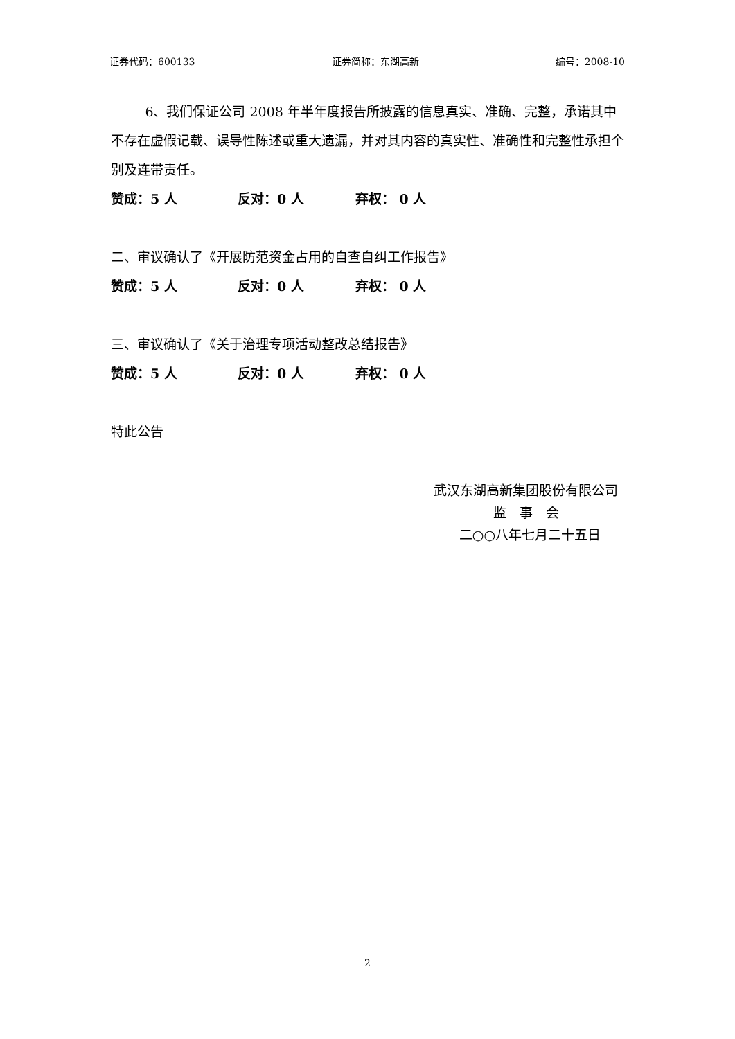证券代码：600133 证券简称：东湖高新 编号：2008-10
6、我们保证公司 2008 年半年度报告所披露的信息真实、准确、完整，承诺其中不存在虚假记载、误导性陈述或重大遗漏，并对其内容的真实性、准确性和完整性承担个别及连带责任。
赞成：5 人 反对：0 人 弃权： 0 人
二、审议确认了《开展防范资金占用的自查自纠工作报告》
赞成：5 人 反对：0 人 弃权： 0 人
三、审议确认了《关于治理专项活动整改总结报告》
赞成：5 人 反对：0 人 弃权： 0 人
特此公告
武汉东湖高新集团股份有限公司
监　事　会
二○○八年七月二十五日
2